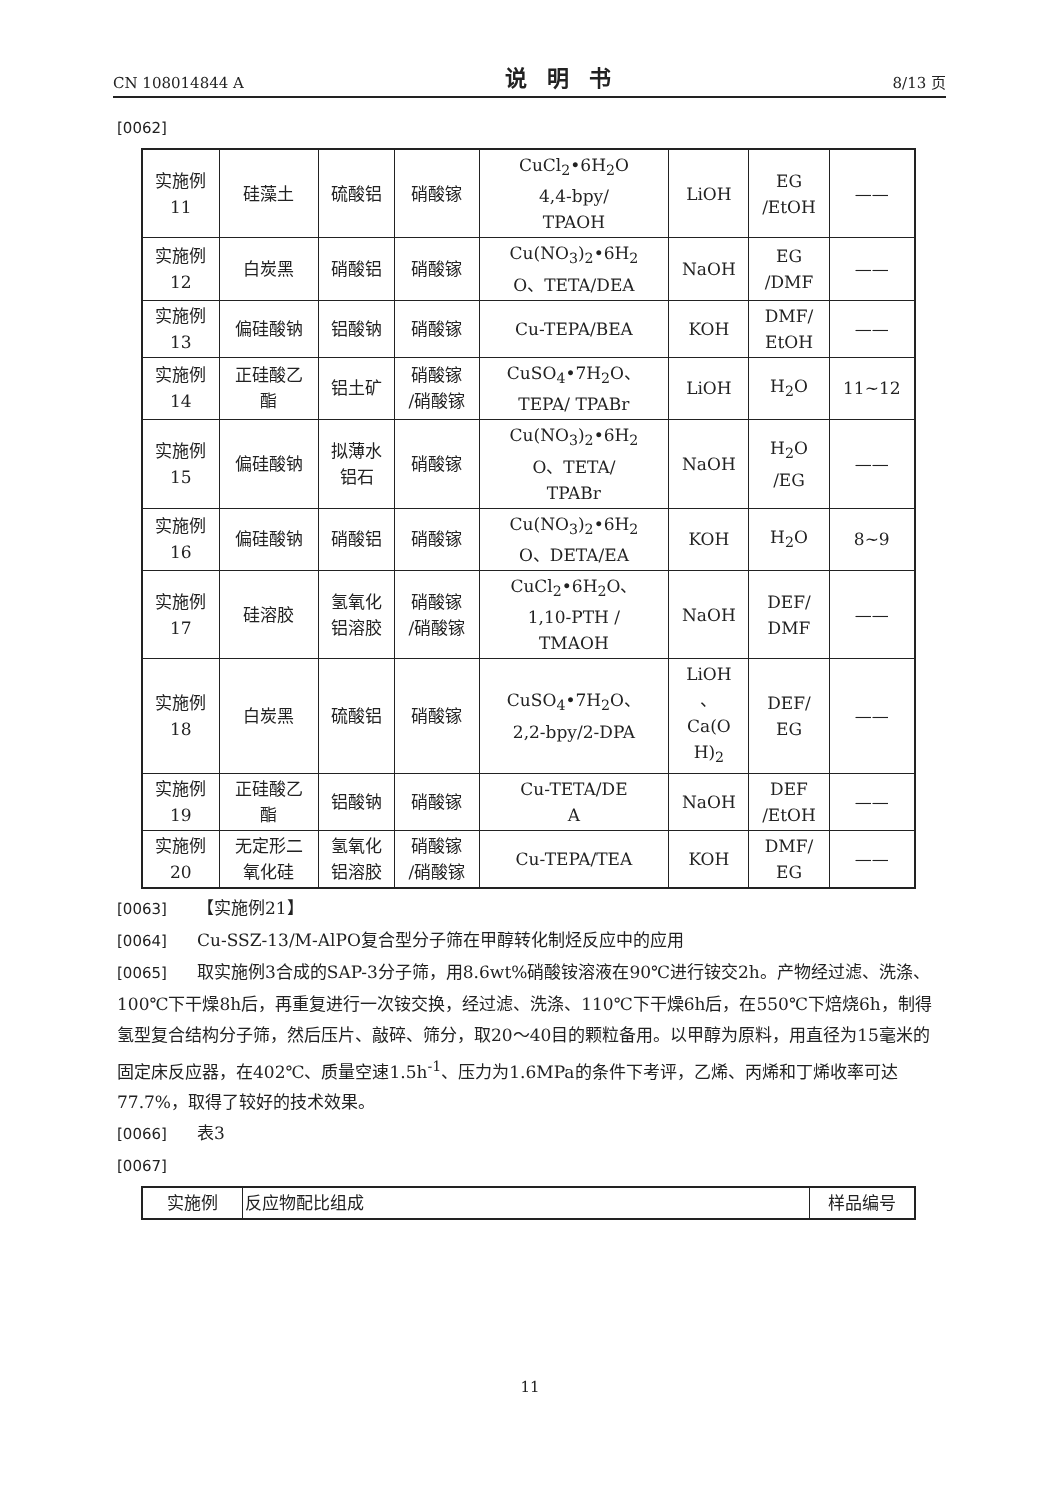CN 108014844 A 说明书 8/13 页
[0062]
| 实施例 11 | 硅藻土 | 硫酸铝 | 硝酸镓 | CuCl<sub>2</sub>•6H<sub>2</sub>O 4,4-bpy/ TPAOH | LiOH | EG /EtOH | —— |
| 实施例 12 | 白炭黑 | 硝酸铝 | 硝酸镓 | Cu(NO<sub>3</sub>)<sub>2</sub>•6H<sub>2</sub> O、TETA/DEA | NaOH | EG /DMF | —— |
| 实施例 13 | 偏硅酸钠 | 铝酸钠 | 硝酸镓 | Cu-TEPA/BEA | KOH | DMF/ EtOH | —— |
| 实施例 14 | 正硅酸乙 酯 | 铝土矿 | 硝酸镓 /硝酸镓 | CuSO<sub>4</sub>•7H<sub>2</sub>O、 TEPA/ TPABr | LiOH | H<sub>2</sub>O | 11~12 |
| 实施例 15 | 偏硅酸钠 | 拟薄水 铝石 | 硝酸镓 | Cu(NO<sub>3</sub>)<sub>2</sub>•6H<sub>2</sub> O、TETA/ TPABr | NaOH | H<sub>2</sub>O /EG | —— |
| 实施例 16 | 偏硅酸钠 | 硝酸铝 | 硝酸镓 | Cu(NO<sub>3</sub>)<sub>2</sub>•6H<sub>2</sub> O、DETA/EA | KOH | H<sub>2</sub>O | 8~9 |
| 实施例 17 | 硅溶胶 | 氢氧化 铝溶胶 | 硝酸镓 /硝酸镓 | CuCl<sub>2</sub>•6H<sub>2</sub>O、 1,10-PTH / TMAOH | NaOH | DEF/ DMF | —— |
| 实施例 18 | 白炭黑 | 硫酸铝 | 硝酸镓 | CuSO<sub>4</sub>•7H<sub>2</sub>O、 2,2-bpy/2-DPA | LiOH 、 Ca(O H)<sub>2</sub> | DEF/ EG | —— |
| 实施例 19 | 正硅酸乙 酯 | 铝酸钠 | 硝酸镓 | Cu-TETA/DE A | NaOH | DEF /EtOH | —— |
| 实施例 20 | 无定形二 氧化硅 | 氢氧化 铝溶胶 | 硝酸镓 /硝酸镓 | Cu-TEPA/TEA | KOH | DMF/ EG | —— |
[0063] 【实施例21】
[0064] Cu-SSZ-13/M-AlPO复合型分子筛在甲醇转化制烃反应中的应用
[0065] 取实施例3合成的SAP-3分子筛，用8.6wt%硝酸铵溶液在90℃进行铵交2h。产物经过滤、洗涤、100℃下干燥8h后，再重复进行一次铵交换，经过滤、洗涤、110℃下干燥6h后，在550℃下焙烧6h，制得氢型复合结构分子筛，然后压片、敲碎、筛分，取20～40目的颗粒备用。以甲醇为原料，用直径为15毫米的固定床反应器，在402℃、质量空速1.5h<sup>-1</sup>、压力为1.6MPa的条件下考评，乙烯、丙烯和丁烯收率可达77.7%，取得了较好的技术效果。
[0066] 表3
[0067]
| 实施例 | 反应物配比组成 | 样品编号 |
11